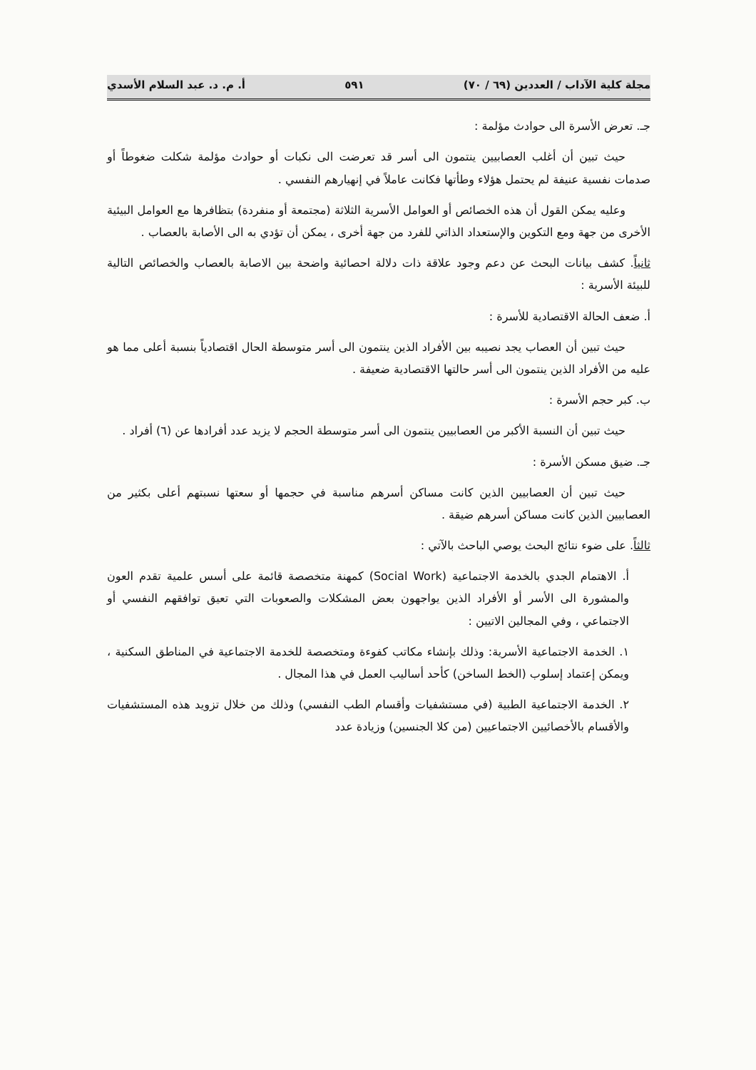مجلة كلية الآداب / العددين (٦٩ / ٧٠) ٥٩١ أ. م. د. عبد السلام الأسدي
جـ. تعرض الأسرة الى حوادث مؤلمة :
حيث تبين أن أغلب العصابيين ينتمون الى أسر قد تعرضت الى نكبات أو حوادث مؤلمة شكلت ضغوطاً أو صدمات نفسية عنيفة لم يحتمل هؤلاء وطأتها فكانت عاملاً في إنهيارهم النفسي .
وعليه يمكن القول أن هذه الخصائص أو العوامل الأسرية الثلاثة (مجتمعة أو منفردة) بتظافرها مع العوامل البيئية الأخرى من جهة ومع التكوين والإستعداد الذاتي للفرد من جهة أخرى ، يمكن أن تؤدي به الى الأصابة بالعصاب .
ثانياً. كشف بيانات البحث عن دعم وجود علاقة ذات دلالة احصائية واضحة بين الاصابة بالعصاب والخصائص التالية للبيئة الأسرية :
أ. ضعف الحالة الاقتصادية للأسرة :
حيث تبين أن العصاب يجد نصيبه بين الأفراد الذين ينتمون الى أسر متوسطة الحال اقتصادياً بنسبة أعلى مما هو عليه من الأفراد الذين ينتمون الى أسر حالتها الاقتصادية ضعيفة .
ب. كبر حجم الأسرة :
حيث تبين أن النسبة الأكبر من العصابيين ينتمون الى أسر متوسطة الحجم لا يزيد عدد أفرادها عن (٦) أفراد .
جـ. ضيق مسكن الأسرة :
حيث تبين أن العصابيين الذين كانت مساكن أسرهم مناسبة في حجمها أو سعتها نسبتهم أعلى بكثير من العصابيين الذين كانت مساكن أسرهم ضيقة .
ثالثاً. على ضوء نتائج البحث يوصي الباحث بالآتي :
أ. الاهتمام الجدي بالخدمة الاجتماعية (Social Work) كمهنة متخصصة قائمة على أسس علمية تقدم العون والمشورة الى الأسر أو الأفراد الذين يواجهون بعض المشكلات والصعوبات التي تعيق توافقهم النفسي أو الاجتماعي ، وفي المجالين الاتيين :
١. الخدمة الاجتماعية الأسرية: وذلك بإنشاء مكاتب كفوءة ومتخصصة للخدمة الاجتماعية في المناطق السكنية ، ويمكن إعتماد إسلوب (الخط الساخن) كأحد أساليب العمل في هذا المجال .
٢. الخدمة الاجتماعية الطبية (في مستشفيات وأقسام الطب النفسي) وذلك من خلال تزويد هذه المستشفيات والأقسام بالأخصائيين الاجتماعيين (من كلا الجنسين) وزيادة عدد